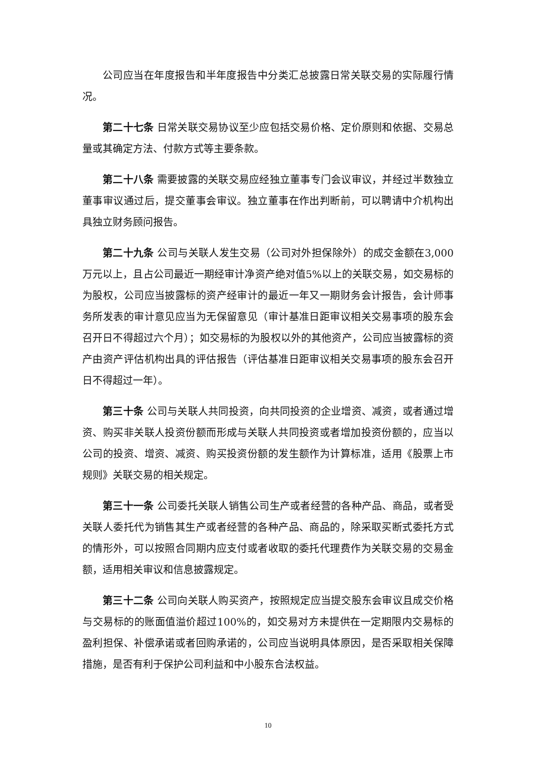公司应当在年度报告和半年度报告中分类汇总披露日常关联交易的实际履行情况。
第二十七条 日常关联交易协议至少应包括交易价格、定价原则和依据、交易总量或其确定方法、付款方式等主要条款。
第二十八条 需要披露的关联交易应经独立董事专门会议审议，并经过半数独立董事审议通过后，提交董事会审议。独立董事在作出判断前，可以聘请中介机构出具独立财务顾问报告。
第二十九条 公司与关联人发生交易（公司对外担保除外）的成交金额在3,000万元以上，且占公司最近一期经审计净资产绝对值5%以上的关联交易，如交易标的为股权，公司应当披露标的资产经审计的最近一年又一期财务会计报告，会计师事务所发表的审计意见应当为无保留意见（审计基准日距审议相关交易事项的股东会召开日不得超过六个月）；如交易标的为股权以外的其他资产，公司应当披露标的资产由资产评估机构出具的评估报告（评估基准日距审议相关交易事项的股东会召开日不得超过一年）。
第三十条 公司与关联人共同投资，向共同投资的企业增资、减资，或者通过增资、购买非关联人投资份额而形成与关联人共同投资或者增加投资份额的，应当以公司的投资、增资、减资、购买投资份额的发生额作为计算标准，适用《股票上市规则》关联交易的相关规定。
第三十一条 公司委托关联人销售公司生产或者经营的各种产品、商品，或者受关联人委托代为销售其生产或者经营的各种产品、商品的，除采取买断式委托方式的情形外，可以按照合同期内应支付或者收取的委托代理费作为关联交易的交易金额，适用相关审议和信息披露规定。
第三十二条 公司向关联人购买资产，按照规定应当提交股东会审议且成交价格与交易标的的账面值溢价超过100%的，如交易对方未提供在一定期限内交易标的盈利担保、补偿承诺或者回购承诺的，公司应当说明具体原因，是否采取相关保障措施，是否有利于保护公司利益和中小股东合法权益。
10